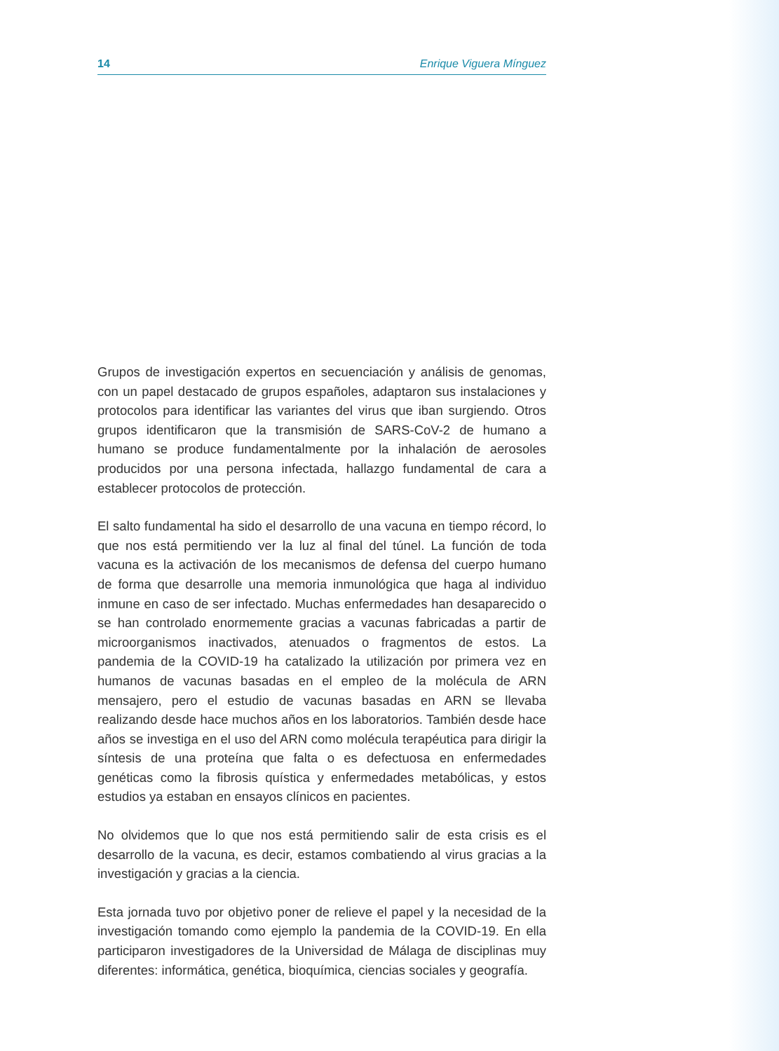14 Enrique Viguera Mínguez
Grupos de investigación expertos en secuenciación y análisis de genomas, con un papel destacado de grupos españoles, adaptaron sus instalaciones y protocolos para identificar las variantes del virus que iban surgiendo. Otros grupos identificaron que la transmisión de SARS-CoV-2 de humano a humano se produce fundamentalmente por la inhalación de aerosoles producidos por una persona infectada, hallazgo fundamental de cara a establecer protocolos de protección.
El salto fundamental ha sido el desarrollo de una vacuna en tiempo récord, lo que nos está permitiendo ver la luz al final del túnel. La función de toda vacuna es la activación de los mecanismos de defensa del cuerpo humano de forma que desarrolle una memoria inmunológica que haga al individuo inmune en caso de ser infectado. Muchas enfermedades han desaparecido o se han controlado enormemente gracias a vacunas fabricadas a partir de microorganismos inactivados, atenuados o fragmentos de estos. La pandemia de la COVID-19 ha catalizado la utilización por primera vez en humanos de vacunas basadas en el empleo de la molécula de ARN mensajero, pero el estudio de vacunas basadas en ARN se llevaba realizando desde hace muchos años en los laboratorios. También desde hace años se investiga en el uso del ARN como molécula terapéutica para dirigir la síntesis de una proteína que falta o es defectuosa en enfermedades genéticas como la fibrosis quística y enfermedades metabólicas, y estos estudios ya estaban en ensayos clínicos en pacientes.
No olvidemos que lo que nos está permitiendo salir de esta crisis es el desarrollo de la vacuna, es decir, estamos combatiendo al virus gracias a la investigación y gracias a la ciencia.
Esta jornada tuvo por objetivo poner de relieve el papel y la necesidad de la investigación tomando como ejemplo la pandemia de la COVID-19. En ella participaron investigadores de la Universidad de Málaga de disciplinas muy diferentes: informática, genética, bioquímica, ciencias sociales y geografía.